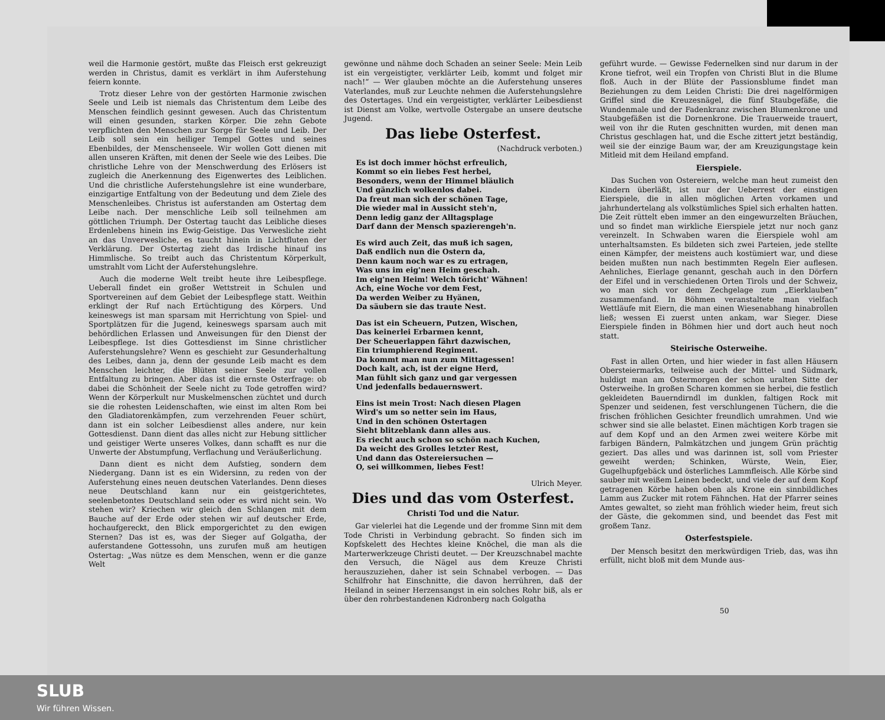weil die Harmonie gestört, mußte das Fleisch erst gekreuzigt werden in Christus, damit es verklärt in ihm Auferstehung feiern konnte.
Trotz dieser Lehre von der gestörten Harmonie zwischen Seele und Leib ist niemals das Christentum dem Leibe des Menschen feindlich gesinnt gewesen. Auch das Christentum will einen gesunden, starken Körper. Die zehn Gebote verpflichten den Menschen zur Sorge für Seele und Leib. Der Leib soll sein ein heiliger Tempel Gottes und seines Ebenbildes, der Menschenseele. Wir wollen Gott dienen mit allen unseren Kräften, mit denen der Seele wie des Leibes. Die christliche Lehre von der Menschwerdung des Erlösers ist zugleich die Anerkennung des Eigenwertes des Leiblichen. Und die christliche Auferstehungslehre ist eine wunderbare, einzigartige Entfaltung von der Bedeutung und dem Ziele des Menschenleibes. Christus ist auferstanden am Ostertag dem Leibe nach. Der menschliche Leib soll teilnehmen am göttlichen Triumph. Der Ostertag taucht das Leibliche dieses Erdenlebens hinein ins Ewig-Geistige. Das Verwesliche zieht an das Unverwesliche, es taucht hinein in Lichtfluten der Verklärung. Der Ostertag zieht das Irdische hinauf ins Himmlische. So treibt auch das Christentum Körperkult, umstrahlt vom Licht der Auferstehungslehre.
Auch die moderne Welt treibt heute ihre Leibespflege. Ueberall findet ein großer Wettstreit in Schulen und Sportvereinen auf dem Gebiet der Leibespflege statt. Weithin erklingt der Ruf nach Ertüchtigung des Körpers. Und keineswegs ist man sparsam mit Herrichtung von Spiel- und Sportplätzen für die Jugend, keineswegs sparsam auch mit behördlichen Erlassen und Anweisungen für den Dienst der Leibespflege. Ist dies Gottesdienst im Sinne christlicher Auferstehungslehre? Wenn es geschieht zur Gesunderhaltung des Leibes, dann ja, denn der gesunde Leib macht es dem Menschen leichter, die Blüten seiner Seele zur vollen Entfaltung zu bringen. Aber das ist die ernste Osterfrage: ob dabei die Schönheit der Seele nicht zu Tode getroffen wird? Wenn der Körperkult nur Muskelmenschen züchtet und durch sie die rohesten Leidenschaften, wie einst im alten Rom bei den Gladiatorenkämpfen, zum verzehrenden Feuer schürt, dann ist ein solcher Leibesdienst alles andere, nur kein Gottesdienst. Dann dient das alles nicht zur Hebung sittlicher und geistiger Werte unseres Volkes, dann schafft es nur die Unwerte der Abstumpfung, Verflachung und Veräußerlichung.
Dann dient es nicht dem Aufstieg, sondern dem Niedergang. Dann ist es ein Widersinn, zu reden von der Auferstehung eines neuen deutschen Vaterlandes. Denn dieses neue Deutschland kann nur ein geistgerichtetes, seelenbetontes Deutschland sein oder es wird nicht sein. Wo stehen wir? Kriechen wir gleich den Schlangen mit dem Bauche auf der Erde oder stehen wir auf deutscher Erde, hochaufgereckt, den Blick emporgerichtet zu den ewigen Sternen? Das ist es, was der Sieger auf Golgatha, der auferstandene Gottessohn, uns zurufen muß am heutigen Ostertag: „Was nütze es dem Menschen, wenn er die ganze Welt
gewönne und nähme doch Schaden an seiner Seele: Mein Leib ist ein vergeistigter, verklärter Leib, kommt und folget mir nach!“ — Wer glauben möchte an die Auferstehung unseres Vaterlandes, muß zur Leuchte nehmen die Auferstehungslehre des Ostertages. Und ein vergeistigter, verklärter Leibesdienst ist Dienst am Volke, wertvolle Ostergabe an unsere deutsche Jugend.
Das liebe Osterfest.
(Nachdruck verboten.)
Es ist doch immer höchst erfreulich,
Kommt so ein liebes Fest herbei,
Besonders, wenn der Himmel bläulich
Und gänzlich wolkenlos dabei.
Da freut man sich der schönen Tage,
Die wieder mal in Aussicht steh'n,
Denn ledig ganz der Alltagsplage
Darf dann der Mensch spazierengeh'n.
Es wird auch Zeit, das muß ich sagen,
Daß endlich nun die Ostern da,
Denn kaum noch war es zu ertragen,
Was uns im eig'nen Heim geschah.
Im eig'nen Heim! Welch töricht' Wähnen!
Ach, eine Woche vor dem Fest,
Da werden Weiber zu Hyänen,
Da säubern sie das traute Nest.
Das ist ein Scheuern, Putzen, Wischen,
Das keinerlei Erbarmen kennt,
Der Scheuerlappen fährt dazwischen,
Ein triumphierend Regiment.
Da kommt man nun zum Mittagessen!
Doch kalt, ach, ist der eigne Herd,
Man fühlt sich ganz und gar vergessen
Und jedenfalls bedauernswert.
Eins ist mein Trost: Nach diesen Plagen
Wird's um so netter sein im Haus,
Und in den schönen Ostertagen
Sieht blitzeblank dann alles aus.
Es riecht auch schon so schön nach Kuchen,
Da weicht des Grolles letzter Rest,
Und dann das Ostereiersuchen —
O, sei willkommen, liebes Fest!
Ulrich Meyer.
Dies und das vom Osterfest.
Christi Tod und die Natur.
Gar vielerlei hat die Legende und der fromme Sinn mit dem Tode Christi in Verbindung gebracht. So finden sich im Kopfskelett des Hechtes kleine Knöchel, die man als die Marterwerkzeuge Christi deutet. — Der Kreuzschnabel machte den Versuch, die Nägel aus dem Kreuze Christi herauszuziehen, daher ist sein Schnabel verbogen. — Das Schilfrohr hat Einschnitte, die davon herrühren, daß der Heiland in seiner Herzensangst in ein solches Rohr biß, als er über den rohrbestandenen Kidronberg nach Golgatha
geführt wurde. — Gewisse Federnelken sind nur darum in der Krone tiefrot, weil ein Tropfen von Christi Blut in die Blume floß. Auch in der Blüte der Passionsblume findet man Beziehungen zu dem Leiden Christi: Die drei nagelförmigen Griffel sind die Kreuzesnägel, die fünf Staubgefäße, die Wundenmale und der Fadenkranz zwischen Blumenkrone und Staubgefäßen ist die Dornenkrone. Die Trauerweide trauert, weil von ihr die Ruten geschnitten wurden, mit denen man Christus geschlagen hat, und die Esche zittert jetzt beständig, weil sie der einzige Baum war, der am Kreuzigungstage kein Mitleid mit dem Heiland empfand.
Eierspiele.
Das Suchen von Ostereiern, welche man heut zumeist den Kindern überläßt, ist nur der Ueberrest der einstigen Eierspiele, die in allen möglichen Arten vorkamen und jahrhundertelang als volkstümliches Spiel sich erhalten hatten. Die Zeit rüttelt eben immer an den eingewurzelten Bräuchen, und so findet man wirkliche Eierspiele jetzt nur noch ganz vereinzelt. In Schwaben waren die Eierspiele wohl am unterhaltsamsten. Es bildeten sich zwei Parteien, jede stellte einen Kämpfer, der meistens auch kostümiert war, und diese beiden mußten nun nach bestimmten Regeln Eier auflesen. Aehnliches, Eierlage genannt, geschah auch in den Dörfern der Eifel und in verschiedenen Orten Tirols und der Schweiz, wo man sich vor dem Zechgelage zum „Eierklauben“ zusammenfand. In Böhmen veranstaltete man vielfach Wettläufe mit Eiern, die man einen Wiesenabhang hinabrollen ließ; wessen Ei zuerst unten ankam, war Sieger. Diese Eierspiele finden in Böhmen hier und dort auch heut noch statt.
Steirische Osterweihe.
Fast in allen Orten, und hier wieder in fast allen Häusern Obersteiermarks, teilweise auch der Mittel- und Südmark, huldigt man am Ostermorgen der schon uralten Sitte der Osterweihe. In großen Scharen kommen sie herbei, die festlich gekleideten Bauerndirndl im dunklen, faltigen Rock mit Spenzer und seidenen, fest verschlungenen Tüchern, die die frischen fröhlichen Gesichter freundlich umrahmen. Und wie schwer sind sie alle belastet. Einen mächtigen Korb tragen sie auf dem Kopf und an den Armen zwei weitere Körbe mit farbigen Bändern, Palmkätzchen und jungem Grün prächtig geziert. Das alles und was darinnen ist, soll vom Priester geweiht werden; Schinken, Würste, Wein, Eier, Gugelhupfgebäck und österliches Lammfleisch. Alle Körbe sind sauber mit weißem Leinen bedeckt, und viele der auf dem Kopf getragenen Körbe haben oben als Krone ein sinnbildliches Lamm aus Zucker mit rotem Fähnchen. Hat der Pfarrer seines Amtes gewaltet, so zieht man fröhlich wieder heim, freut sich der Gäste, die gekommen sind, und beendet das Fest mit großem Tanz.
Osterfestspiele.
Der Mensch besitzt den merkwürdigen Trieb, das, was ihn erfüllt, nicht bloß mit dem Munde aus-
50
SLUB
Wir führen Wissen.